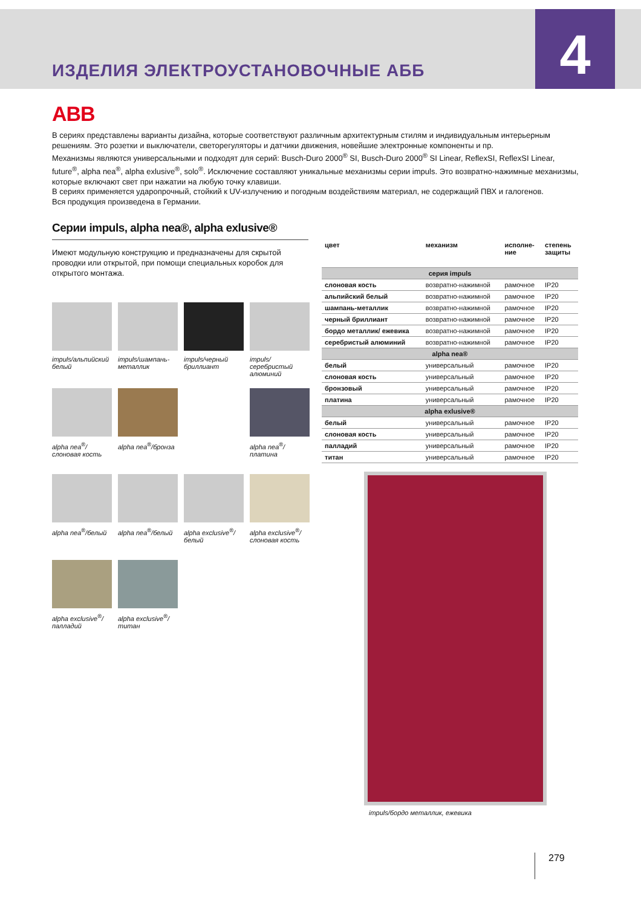ИЗДЕЛИЯ ЭЛЕКТРОУСТАНОВОЧНЫЕ АББ
4
ABB
В сериях представлены варианты дизайна, которые соответствуют различным архитектурным стилям и индивидуальным интерьерным решениям. Это розетки и выключатели, светорегуляторы и датчики движения, новейшие электронные компоненты и пр.
Механизмы являются универсальными и подходят для серий: Busch-Duro 2000<sup>®</sup> SI, Busch-Duro 2000<sup>®</sup> SI Linear, ReflexSI, ReflexSI Linear, future<sup>®</sup>, alpha nea<sup>®</sup>, alpha exlusive<sup>®</sup>, solo<sup>®</sup>. Исключение составляют уникальные механизмы серии impuls. Это возвратно-нажимные механизмы, которые включают свет при нажатии на любую точку клавиши.
В сериях применяется ударопрочный, стойкий к UV-излучению и погодным воздействиям материал, не содержащий ПВХ и галогенов.
Вся продукция произведена в Германии.
Серии impuls, alpha nea®, alpha exlusive®
Имеют модульную конструкцию и предназначены для скрытой проводки или открытой, при помощи специальных коробок для открытого монтажа.
impuls/альпийский белый
impuls/шампань-металлик
impuls/черный бриллиант
impuls/серебристый алюминий
alpha nea<sup>®</sup>/ слоновая кость
alpha nea<sup>®</sup>/бронза
alpha nea<sup>®</sup>/ платина
alpha nea<sup>®</sup>/белый
alpha nea<sup>®</sup>/белый
alpha exclusive<sup>®</sup>/ белый
alpha exclusive<sup>®</sup>/ слоновая кость
alpha exclusive<sup>®</sup>/ палладий
alpha exclusive<sup>®</sup>/ титан
| цвет | механизм | исполне- ние | степень защиты |
| --- | --- | --- | --- |
| серия impuls | | | |
| слоновая кость | возвратно-нажимной | рамочное | IP20 |
| альпийский белый | возвратно-нажимной | рамочное | IP20 |
| шампань-металлик | возвратно-нажимной | рамочное | IP20 |
| черный бриллиант | возвратно-нажимной | рамочное | IP20 |
| бордо металлик/ ежевика | возвратно-нажимной | рамочное | IP20 |
| серебристый алюминий | возвратно-нажимной | рамочное | IP20 |
| alpha nea® | | | |
| белый | универсальный | рамочное | IP20 |
| слоновая кость | универсальный | рамочное | IP20 |
| бронзовый | универсальный | рамочное | IP20 |
| платина | универсальный | рамочное | IP20 |
| alpha exlusive® | | | |
| белый | универсальный | рамочное | IP20 |
| слоновая кость | универсальный | рамочное | IP20 |
| палладий | универсальный | рамочное | IP20 |
| титан | универсальный | рамочное | IP20 |
impuls/бордо металлик, ежевика
279